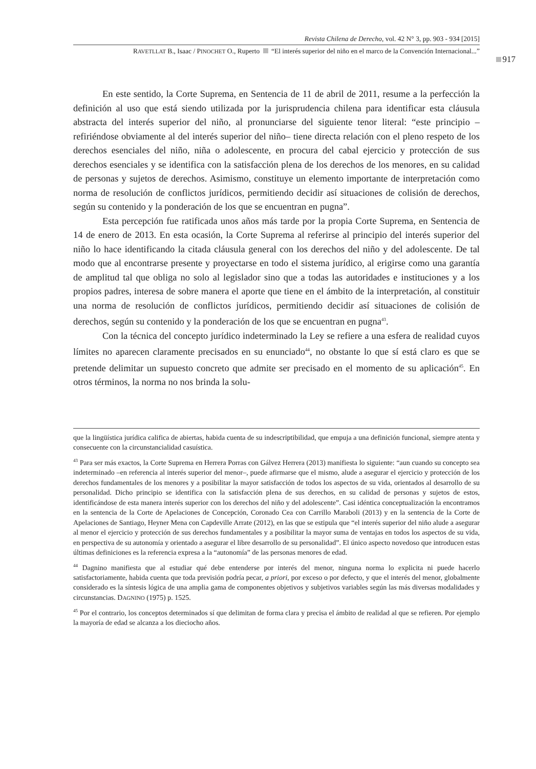Revista Chilena de Derecho, vol. 42 N° 3, pp. 903 - 934 [2015]
917
RAVETLLAT B., Isaac / PINOCHET O., Ruperto “El interés superior del niño en el marco de la Convención Internacional...”
En este sentido, la Corte Suprema, en Sentencia de 11 de abril de 2011, resume a la perfección la definición al uso que está siendo utilizada por la jurisprudencia chilena para identificar esta cláusula abstracta del interés superior del niño, al pronunciarse del siguiente tenor literal: “este principio –refiriéndose obviamente al del interés superior del niño– tiene directa relación con el pleno respeto de los derechos esenciales del niño, niña o adolescente, en procura del cabal ejercicio y protección de sus derechos esenciales y se identifica con la satisfacción plena de los derechos de los menores, en su calidad de personas y sujetos de derechos. Asimismo, constituye un elemento importante de interpretación como norma de resolución de conflictos jurídicos, permitiendo decidir así situaciones de colisión de derechos, según su contenido y la ponderación de los que se encuentran en pugna”.
Esta percepción fue ratificada unos años más tarde por la propia Corte Suprema, en Sentencia de 14 de enero de 2013. En esta ocasión, la Corte Suprema al referirse al principio del interés superior del niño lo hace identificando la citada cláusula general con los derechos del niño y del adolescente. De tal modo que al encontrarse presente y proyectarse en todo el sistema jurídico, al erigirse como una garantía de amplitud tal que obliga no solo al legislador sino que a todas las autoridades e instituciones y a los propios padres, interesa de sobre manera el aporte que tiene en el ámbito de la interpretación, al constituir una norma de resolución de conflictos jurídicos, permitiendo decidir así situaciones de colisión de derechos, según su contenido y la ponderación de los que se encuentran en pugna<sup>43</sup>.
Con la técnica del concepto jurídico indeterminado la Ley se refiere a una esfera de realidad cuyos límites no aparecen claramente precisados en su enunciado<sup>44</sup>, no obstante lo que sí está claro es que se pretende delimitar un supuesto concreto que admite ser precisado en el momento de su aplicación<sup>45</sup>. En otros términos, la norma no nos brinda la solu-
que la lingüística jurídica califica de abiertas, habida cuenta de su indescriptibilidad, que empuja a una definición funcional, siempre atenta y consecuente con la circunstancialidad casuística.
<sup>43</sup> Para ser más exactos, la Corte Suprema en Herrera Porras con Gálvez Herrera (2013) manifiesta lo siguiente: “aun cuando su concepto sea indeterminado –en referencia al interés superior del menor–, puede afirmarse que el mismo, alude a asegurar el ejercicio y protección de los derechos fundamentales de los menores y a posibilitar la mayor satisfacción de todos los aspectos de su vida, orientados al desarrollo de su personalidad. Dicho principio se identifica con la satisfacción plena de sus derechos, en su calidad de personas y sujetos de estos, identificándose de esta manera interés superior con los derechos del niño y del adolescente”. Casi idéntica conceptualización la encontramos en la sentencia de la Corte de Apelaciones de Concepción, Coronado Cea con Carrillo Maraboli (2013) y en la sentencia de la Corte de Apelaciones de Santiago, Heyner Mena con Capdeville Arrate (2012), en las que se estipula que “el interés superior del niño alude a asegurar al menor el ejercicio y protección de sus derechos fundamentales y a posibilitar la mayor suma de ventajas en todos los aspectos de su vida, en perspectiva de su autonomía y orientado a asegurar el libre desarrollo de su personalidad”. El único aspecto novedoso que introducen estas últimas definiciones es la referencia expresa a la “autonomía” de las personas menores de edad.
<sup>44</sup> Dagnino manifiesta que al estudiar qué debe entenderse por interés del menor, ninguna norma lo explicita ni puede hacerlo satisfactoriamente, habida cuenta que toda previsión podría pecar, a priori, por exceso o por defecto, y que el interés del menor, globalmente considerado es la síntesis lógica de una amplia gama de componentes objetivos y subjetivos variables según las más diversas modalidades y circunstancias. DAGNINO (1975) p. 1525.
<sup>45</sup> Por el contrario, los conceptos determinados sí que delimitan de forma clara y precisa el ámbito de realidad al que se refieren. Por ejemplo la mayoría de edad se alcanza a los dieciocho años.